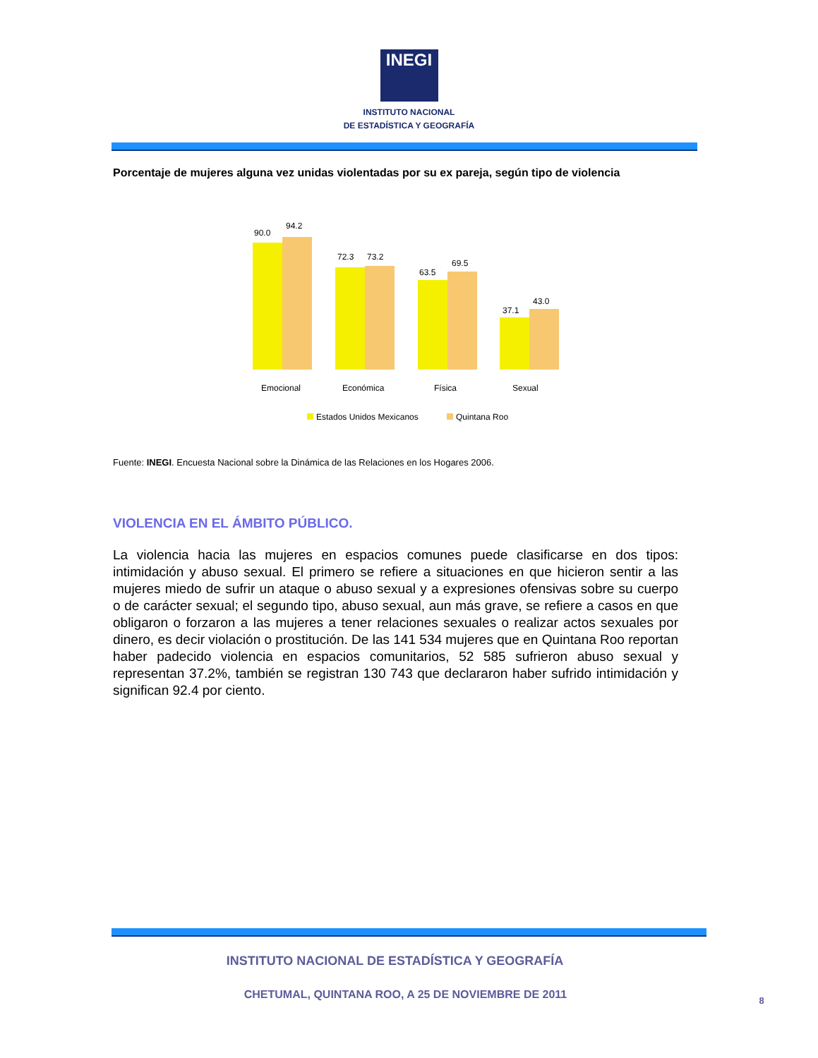INEGI
INSTITUTO NACIONAL
DE ESTADÍSTICA Y GEOGRAFÍA
Porcentaje de mujeres alguna vez unidas violentadas por su ex pareja, según tipo de violencia
90.0
94.2
72.3
73.2
63.5
69.5
37.1
43.0
Emocional
Económica
Física
Sexual
Estados Unidos Mexicanos
Quintana Roo
Fuente: INEGI. Encuesta Nacional sobre la Dinámica de las Relaciones en los Hogares 2006.
VIOLENCIA EN EL ÁMBITO PÚBLICO.
La violencia hacia las mujeres en espacios comunes puede clasificarse en dos tipos: intimidación y abuso sexual. El primero se refiere a situaciones en que hicieron sentir a las mujeres miedo de sufrir un ataque o abuso sexual y a expresiones ofensivas sobre su cuerpo o de carácter sexual; el segundo tipo, abuso sexual, aun más grave, se refiere a casos en que obligaron o forzaron a las mujeres a tener relaciones sexuales o realizar actos sexuales por dinero, es decir violación o prostitución. De las 141 534 mujeres que en Quintana Roo reportan haber padecido violencia en espacios comunitarios, 52 585 sufrieron abuso sexual y representan 37.2%, también se registran 130 743 que declararon haber sufrido intimidación y significan 92.4 por ciento.
INSTITUTO NACIONAL DE ESTADÍSTICA Y GEOGRAFÍA
CHETUMAL, QUINTANA ROO, A 25 DE NOVIEMBRE DE 2011
8